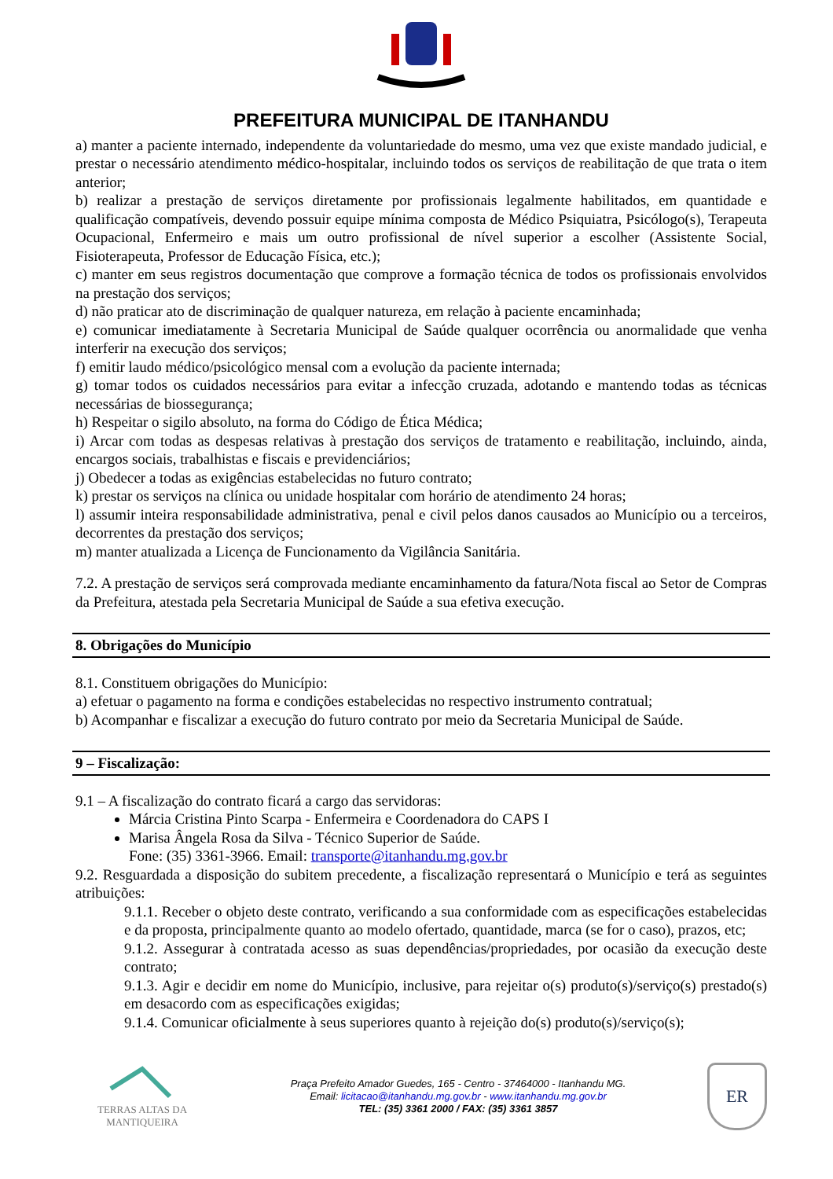PREFEITURA MUNICIPAL DE ITANHANDU
a) manter a paciente internado, independente da voluntariedade do mesmo, uma vez que existe mandado judicial, e prestar o necessário atendimento médico-hospitalar, incluindo todos os serviços de reabilitação de que trata o item anterior;
b) realizar a prestação de serviços diretamente por profissionais legalmente habilitados, em quantidade e qualificação compatíveis, devendo possuir equipe mínima composta de Médico Psiquiatra, Psicólogo(s), Terapeuta Ocupacional, Enfermeiro e mais um outro profissional de nível superior a escolher (Assistente Social, Fisioterapeuta, Professor de Educação Física, etc.);
c) manter em seus registros documentação que comprove a formação técnica de todos os profissionais envolvidos na prestação dos serviços;
d) não praticar ato de discriminação de qualquer natureza, em relação à paciente encaminhada;
e) comunicar imediatamente à Secretaria Municipal de Saúde qualquer ocorrência ou anormalidade que venha interferir na execução dos serviços;
f) emitir laudo médico/psicológico mensal com a evolução da paciente internada;
g) tomar todos os cuidados necessários para evitar a infecção cruzada, adotando e mantendo todas as técnicas necessárias de biossegurança;
h) Respeitar o sigilo absoluto, na forma do Código de Ética Médica;
i) Arcar com todas as despesas relativas à prestação dos serviços de tratamento e reabilitação, incluindo, ainda, encargos sociais, trabalhistas e fiscais e previdenciários;
j) Obedecer a todas as exigências estabelecidas no futuro contrato;
k) prestar os serviços na clínica ou unidade hospitalar com horário de atendimento 24 horas;
l) assumir inteira responsabilidade administrativa, penal e civil pelos danos causados ao Município ou a terceiros, decorrentes da prestação dos serviços;
m) manter atualizada a Licença de Funcionamento da Vigilância Sanitária.
7.2. A prestação de serviços será comprovada mediante encaminhamento da fatura/Nota fiscal ao Setor de Compras da Prefeitura, atestada pela Secretaria Municipal de Saúde a sua efetiva execução.
8. Obrigações do Município
8.1. Constituem obrigações do Município:
a) efetuar o pagamento na forma e condições estabelecidas no respectivo instrumento contratual;
b) Acompanhar e fiscalizar a execução do futuro contrato por meio da Secretaria Municipal de Saúde.
9 – Fiscalização:
9.1 – A fiscalização do contrato ficará a cargo das servidoras:
Márcia Cristina Pinto Scarpa - Enfermeira e Coordenadora do CAPS I
Marisa Ângela Rosa da Silva - Técnico Superior de Saúde.
Fone: (35) 3361-3966. Email: transporte@itanhandu.mg.gov.br
9.2. Resguardada a disposição do subitem precedente, a fiscalização representará o Município e terá as seguintes atribuições:
9.1.1. Receber o objeto deste contrato, verificando a sua conformidade com as especificações estabelecidas e da proposta, principalmente quanto ao modelo ofertado, quantidade, marca (se for o caso), prazos, etc;
9.1.2. Assegurar à contratada acesso as suas dependências/propriedades, por ocasião da execução deste contrato;
9.1.3. Agir e decidir em nome do Município, inclusive, para rejeitar o(s) produto(s)/serviço(s) prestado(s) em desacordo com as especificações exigidas;
9.1.4. Comunicar oficialmente à seus superiores quanto à rejeição do(s) produto(s)/serviço(s);
TERRAS ALTAS DA MANTIQUEIRA
Praça Prefeito Amador Guedes, 165 - Centro - 37464000 - Itanhandu MG.
Email: licitacao@itanhandu.mg.gov.br - www.itanhandu.mg.gov.br
TEL: (35) 3361 2000 / FAX: (35) 3361 3857
ER